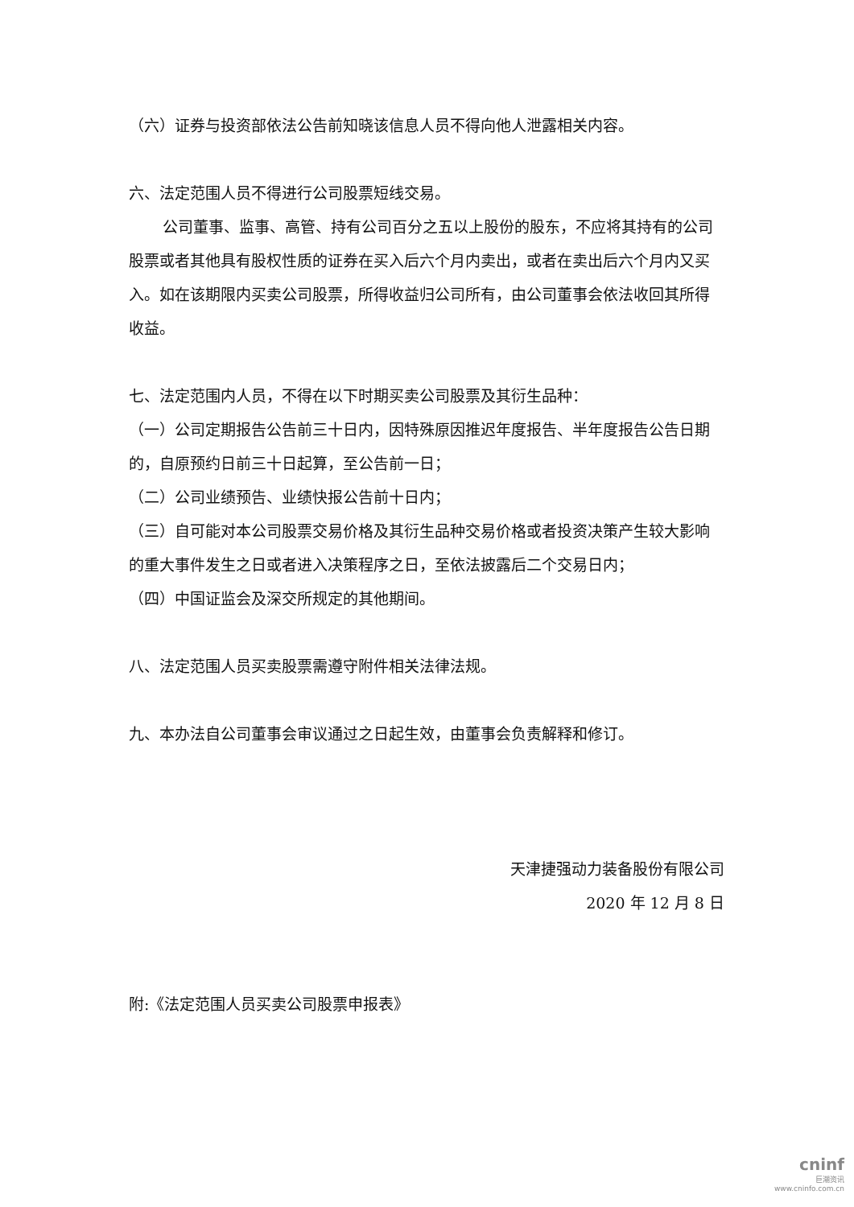（六）证券与投资部依法公告前知晓该信息人员不得向他人泄露相关内容。
六、法定范围人员不得进行公司股票短线交易。
公司董事、监事、高管、持有公司百分之五以上股份的股东，不应将其持有的公司股票或者其他具有股权性质的证券在买入后六个月内卖出，或者在卖出后六个月内又买入。如在该期限内买卖公司股票，所得收益归公司所有，由公司董事会依法收回其所得收益。
七、法定范围内人员，不得在以下时期买卖公司股票及其衍生品种：
（一）公司定期报告公告前三十日内，因特殊原因推迟年度报告、半年度报告公告日期的，自原预约日前三十日起算，至公告前一日；
（二）公司业绩预告、业绩快报公告前十日内；
（三）自可能对本公司股票交易价格及其衍生品种交易价格或者投资决策产生较大影响的重大事件发生之日或者进入决策程序之日，至依法披露后二个交易日内；
（四）中国证监会及深交所规定的其他期间。
八、法定范围人员买卖股票需遵守附件相关法律法规。
九、本办法自公司董事会审议通过之日起生效，由董事会负责解释和修订。
天津捷强动力装备股份有限公司
2020 年 12 月 8 日
附:《法定范围人员买卖公司股票申报表》
cninf
巨潮资讯
www.cninfo.com.cn